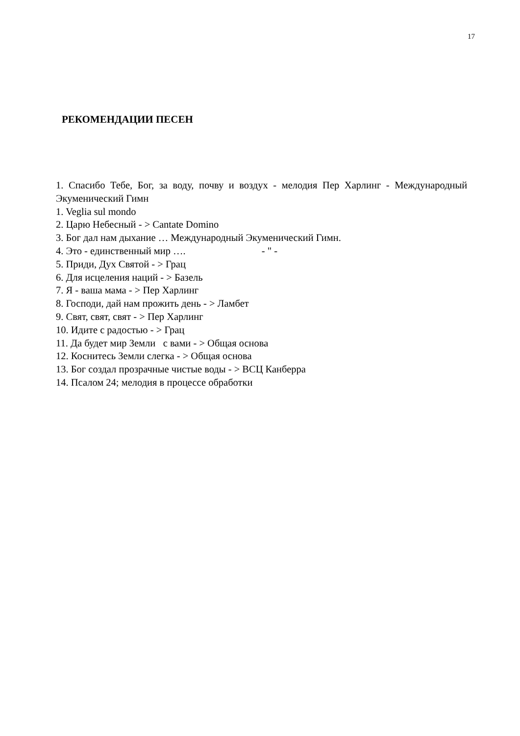17
РЕКОМЕНДАЦИИ ПЕСЕН
1. Спасибо Тебе, Бог, за воду, почву и воздух - мелодия Пер Харлинг - Международный Экуменический Гимн
1. Veglia sul mondo
2. Царю Небесный - > Cantate Domino
3. Бог дал нам дыхание … Международный Экуменический Гимн.
4. Это - единственный мир …. - " -
5. Приди, Дух Святой - > Грац
6. Для исцеления наций - > Базель
7. Я - ваша мама - > Пер Харлинг
8. Господи, дай нам прожить день - > Ламбет
9. Свят, свят, свят - > Пер Харлинг
10. Идите с радостью - > Грац
11. Да будет мир Земли с вами - > Общая основа
12. Коснитесь Земли слегка - > Общая основа
13. Бог создал прозрачные чистые воды - > ВСЦ Канберра
14. Псалом 24; мелодия в процессе обработки